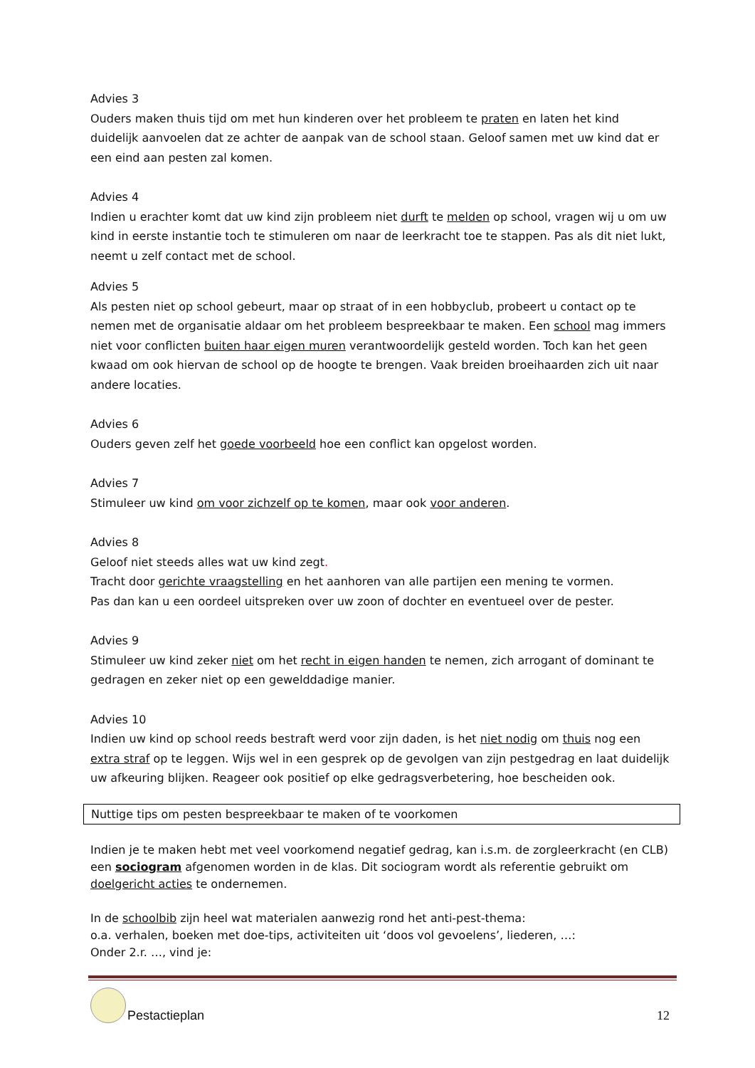Advies 3
Ouders maken thuis tijd om met hun kinderen over het probleem te praten en laten het kind duidelijk aanvoelen dat ze achter de aanpak van de school staan. Geloof samen met uw kind dat er een eind aan pesten zal komen.
Advies 4
Indien u erachter komt dat uw kind zijn probleem niet durft te melden op school, vragen wij u om uw kind in eerste instantie toch te stimuleren om naar de leerkracht toe te stappen. Pas als dit niet lukt, neemt u zelf contact met de school.
Advies 5
Als pesten niet op school gebeurt, maar op straat of in een hobbyclub, probeert u contact op te nemen met de organisatie aldaar om het probleem bespreekbaar te maken. Een school mag immers niet voor conflicten buiten haar eigen muren verantwoordelijk gesteld worden. Toch kan het geen kwaad om ook hiervan de school op de hoogte te brengen. Vaak breiden broeihaarden zich uit naar andere locaties.
Advies 6
Ouders geven zelf het goede voorbeeld hoe een conflict kan opgelost worden.
Advies 7
Stimuleer uw kind om voor zichzelf op te komen, maar ook voor anderen.
Advies 8
Geloof niet steeds alles wat uw kind zegt.
Tracht door gerichte vraagstelling en het aanhoren van alle partijen een mening te vormen.
Pas dan kan u een oordeel uitspreken over uw zoon of dochter en eventueel over de pester.
Advies 9
Stimuleer uw kind zeker niet om het recht in eigen handen te nemen, zich arrogant of dominant te gedragen en zeker niet op een gewelddadige manier.
Advies 10
Indien uw kind op school reeds bestraft werd voor zijn daden, is het niet nodig om thuis nog een extra straf op te leggen. Wijs wel in een gesprek op de gevolgen van zijn pestgedrag en laat duidelijk uw afkeuring blijken. Reageer ook positief op elke gedragsverbetering, hoe bescheiden ook.
Nuttige tips om pesten bespreekbaar te maken of te voorkomen
Indien je te maken hebt met veel voorkomend negatief gedrag, kan i.s.m. de zorgleerkracht (en CLB) een sociogram afgenomen worden in de klas. Dit sociogram wordt als referentie gebruikt om doelgericht acties te ondernemen.
In de schoolbib zijn heel wat materialen aanwezig rond het anti-pest-thema:
o.a. verhalen, boeken met doe-tips, activiteiten uit ‘doos vol gevoelens’, liederen, …:
Onder 2.r. …, vind je:
Pestactieplan
12